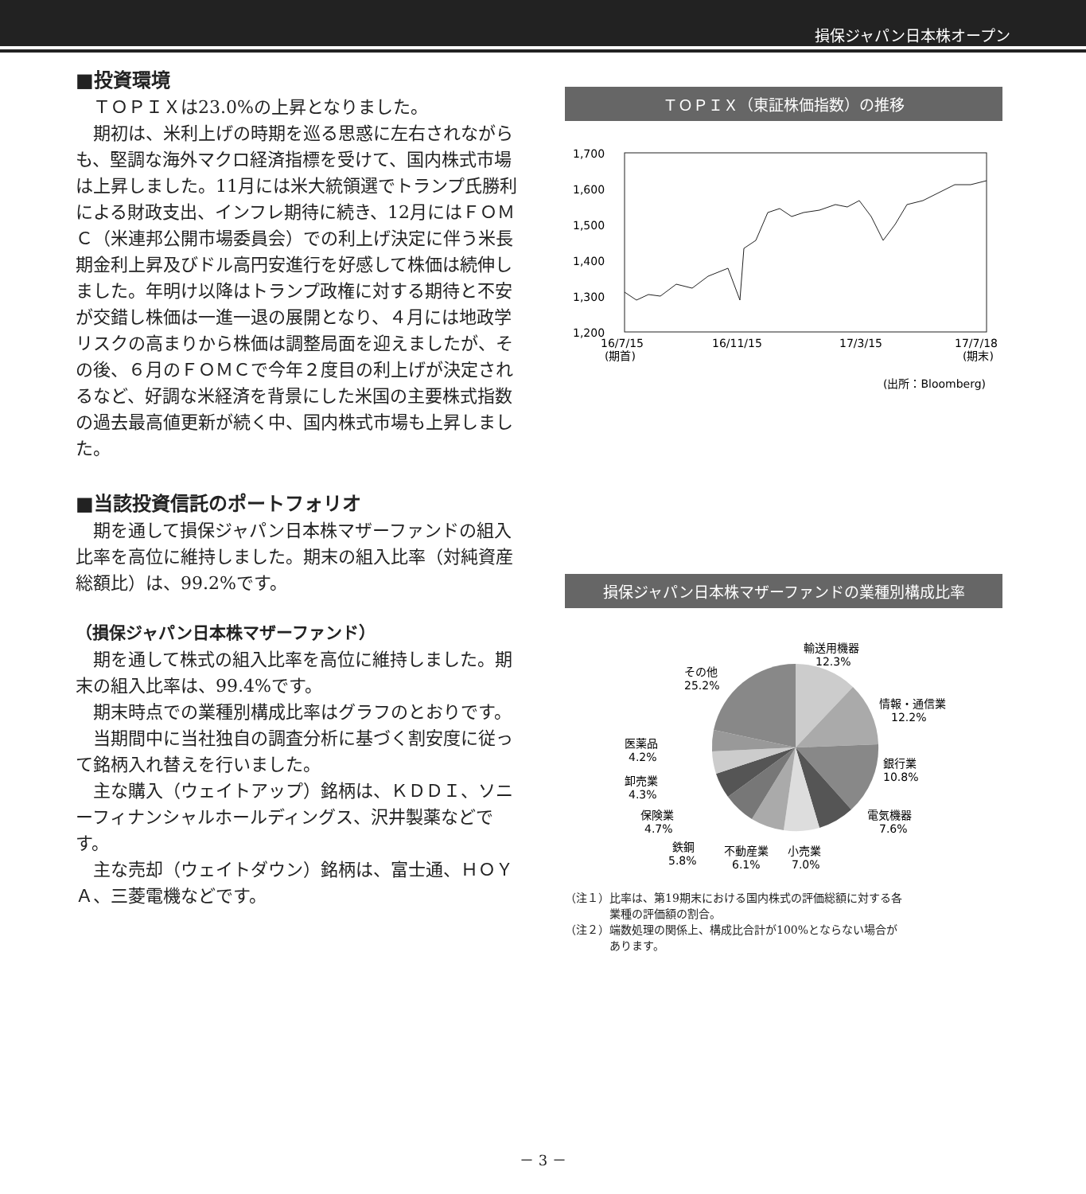損保ジャパン日本株オープン
■投資環境
ＴＯＰＩＸは23.0%の上昇となりました。
期初は、米利上げの時期を巡る思惑に左右されながらも、堅調な海外マクロ経済指標を受けて、国内株式市場は上昇しました。11月には米大統領選でトランプ氏勝利による財政支出、インフレ期待に続き、12月にはＦＯＭＣ（米連邦公開市場委員会）での利上げ決定に伴う米長期金利上昇及びドル高円安進行を好感して株価は続伸しました。年明け以降はトランプ政権に対する期待と不安が交錯し株価は一進一退の展開となり、４月には地政学リスクの高まりから株価は調整局面を迎えましたが、その後、６月のＦＯＭＣで今年２度目の利上げが決定されるなど、好調な米経済を背景にした米国の主要株式指数の過去最高値更新が続く中、国内株式市場も上昇しました。
■当該投資信託のポートフォリオ
期を通して損保ジャパン日本株マザーファンドの組入比率を高位に維持しました。期末の組入比率（対純資産総額比）は、99.2%です。
（損保ジャパン日本株マザーファンド）
期を通して株式の組入比率を高位に維持しました。期末の組入比率は、99.4%です。
期末時点での業種別構成比率はグラフのとおりです。
当期間中に当社独自の調査分析に基づく割安度に従って銘柄入れ替えを行いました。
主な購入（ウェイトアップ）銘柄は、ＫＤＤＩ、ソニーフィナンシャルホールディングス、沢井製薬などです。
主な売却（ウェイトダウン）銘柄は、富士通、ＨＯＹＡ、三菱電機などです。
ＴＯＰＩＸ（東証株価指数）の推移
1,700
1,600
1,500
1,400
1,300
1,200
16/7/15
(期首)
16/11/15
17/3/15
17/7/18
(期末)
(出所：Bloomberg)
損保ジャパン日本株マザーファンドの業種別構成比率
輸送用機器
12.3%
その他
25.2%
情報・通信業
12.2%
医薬品
4.2%
銀行業
10.8%
卸売業
4.3%
保険業
4.7%
電気機器
7.6%
鉄鋼
5.8%
不動産業
6.1%
小売業
7.0%
（注１）比率は、第19期末における国内株式の評価総額に対する各
　　　　業種の評価額の割合。
（注２）端数処理の関係上、構成比合計が100%とならない場合が
　　　　あります。
－ 3 －